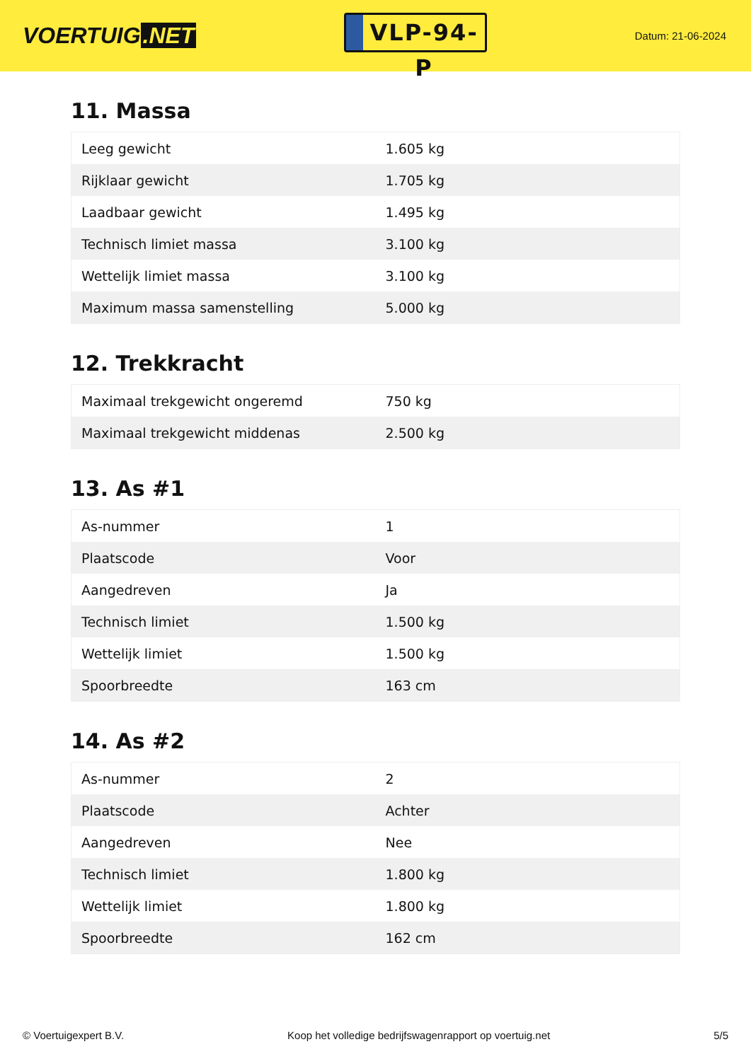VOERTUIG.NET
VLP-94-P
Datum: 21-06-2024
11. Massa
| Leeg gewicht | 1.605 kg |
| Rijklaar gewicht | 1.705 kg |
| Laadbaar gewicht | 1.495 kg |
| Technisch limiet massa | 3.100 kg |
| Wettelijk limiet massa | 3.100 kg |
| Maximum massa samenstelling | 5.000 kg |
12. Trekkracht
| Maximaal trekgewicht ongeremd | 750 kg |
| Maximaal trekgewicht middenas | 2.500 kg |
13. As #1
| As-nummer | 1 |
| Plaatscode | Voor |
| Aangedreven | Ja |
| Technisch limiet | 1.500 kg |
| Wettelijk limiet | 1.500 kg |
| Spoorbreedte | 163 cm |
14. As #2
| As-nummer | 2 |
| Plaatscode | Achter |
| Aangedreven | Nee |
| Technisch limiet | 1.800 kg |
| Wettelijk limiet | 1.800 kg |
| Spoorbreedte | 162 cm |
© Voertuigexpert B.V. Koop het volledige bedrijfswagenrapport op voertuig.net 5/5